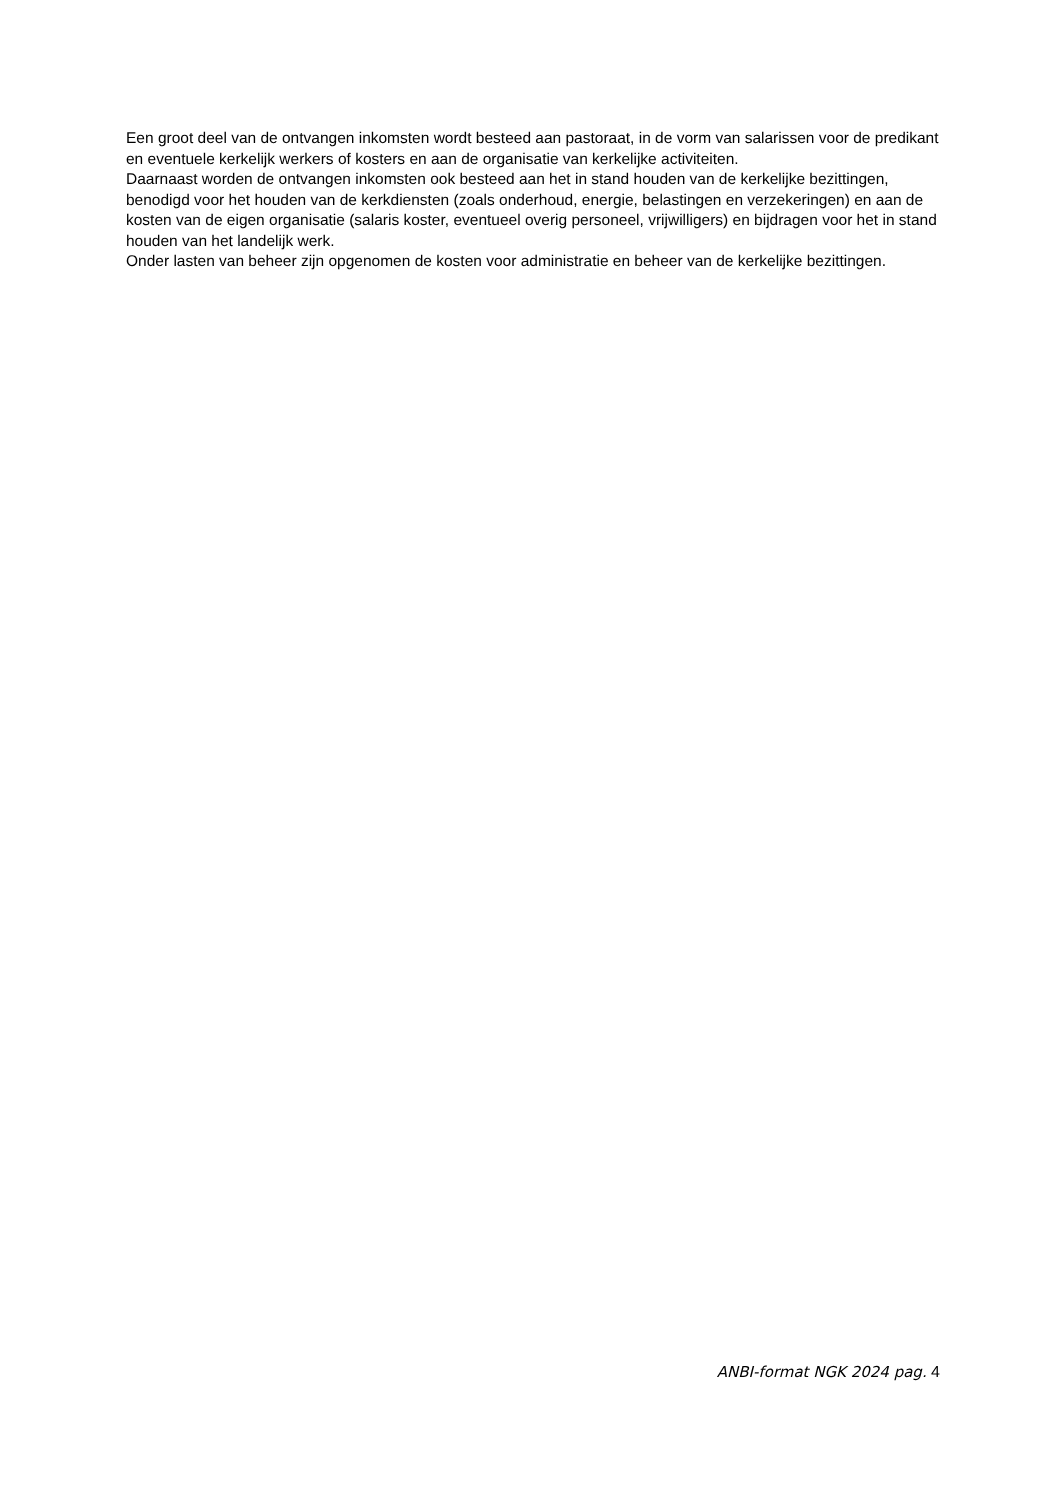Een groot deel van de ontvangen inkomsten wordt besteed aan pastoraat, in de vorm van salarissen voor de predikant en eventuele kerkelijk werkers of kosters en aan de organisatie van kerkelijke activiteiten.
Daarnaast worden de ontvangen inkomsten ook besteed aan het in stand houden van de kerkelijke bezittingen, benodigd voor het houden van de kerkdiensten (zoals onderhoud, energie, belastingen en verzekeringen) en aan de kosten van de eigen organisatie (salaris koster, eventueel overig personeel, vrijwilligers) en bijdragen voor het in stand houden van het landelijk werk.
Onder lasten van beheer zijn opgenomen de kosten voor administratie en beheer van de kerkelijke bezittingen.
ANBI-format NGK 2024 pag. 4